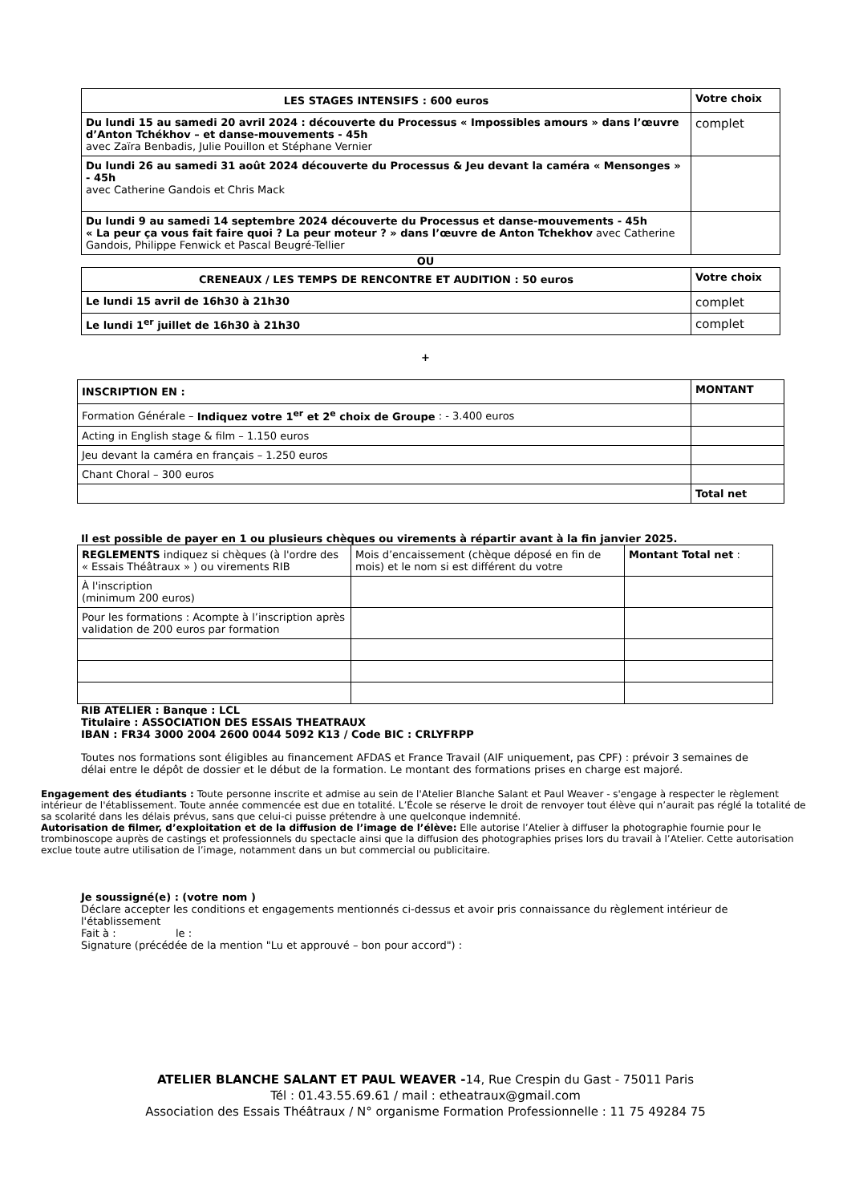| LES STAGES INTENSIFS : 600 euros | Votre choix |
| --- | --- |
| Du lundi 15 au samedi 20 avril 2024 : découverte du Processus « Impossibles amours » dans l’œuvre d’Anton Tchékhov – et danse-mouvements - 45h avec Zaïra Benbadis, Julie Pouillon et Stéphane Vernier | complet |
| Du lundi 26 au samedi 31 août 2024 découverte du Processus & Jeu devant la caméra « Mensonges » - 45h avec Catherine Gandois et Chris Mack | |
| Du lundi 9 au samedi 14 septembre 2024 découverte du Processus et danse-mouvements - 45h « La peur ça vous fait faire quoi ? La peur moteur ? » dans l’œuvre de Anton Tchekhov avec Catherine Gandois, Philippe Fenwick et Pascal Beugré-Tellier | |
OU
| CRENEAUX / LES TEMPS DE RENCONTRE ET AUDITION : 50 euros | Votre choix |
| --- | --- |
| Le lundi 15 avril de 16h30 à 21h30 | complet |
| Le lundi 1<sup>er</sup> juillet de 16h30 à 21h30 | complet |
+
| INSCRIPTION EN : | MONTANT |
| --- | --- |
| Formation Générale – Indiquez votre 1<sup>er</sup> et 2<sup>e</sup> choix de Groupe : - 3.400 euros | |
| Acting in English stage & film – 1.150 euros | |
| Jeu devant la caméra en français – 1.250 euros | |
| Chant Choral – 300 euros | |
| | Total net |
Il est possible de payer en 1 ou plusieurs chèques ou virements à répartir avant à la fin janvier 2025.
| REGLEMENTS indiquez si chèques (à l'ordre des « Essais Théâtraux » ) ou virements RIB | Mois d’encaissement (chèque déposé en fin de mois) et le nom si est différent du votre | Montant Total net : |
| À l'inscription (minimum 200 euros) | | |
| Pour les formations : Acompte à l’inscription après validation de 200 euros par formation | | |
RIB ATELIER : Banque : LCL
Titulaire : ASSOCIATION DES ESSAIS THEATRAUX
IBAN : FR34 3000 2004 2600 0044 5092 K13 / Code BIC : CRLYFRPP
Toutes nos formations sont éligibles au financement AFDAS et France Travail (AIF uniquement, pas CPF) : prévoir 3 semaines de délai entre le dépôt de dossier et le début de la formation. Le montant des formations prises en charge est majoré.
Engagement des étudiants : Toute personne inscrite et admise au sein de l'Atelier Blanche Salant et Paul Weaver - s'engage à respecter le règlement intérieur de l'établissement. Toute année commencée est due en totalité. L’École se réserve le droit de renvoyer tout élève qui n’aurait pas réglé la totalité de sa scolarité dans les délais prévus, sans que celui-ci puisse prétendre à une quelconque indemnité.
Autorisation de filmer, d’exploitation et de la diffusion de l’image de l’élève: Elle autorise l’Atelier à diffuser la photographie fournie pour le trombinoscope auprès de castings et professionnels du spectacle ainsi que la diffusion des photographies prises lors du travail à l’Atelier. Cette autorisation exclue toute autre utilisation de l’image, notamment dans un but commercial ou publicitaire.
Je soussigné(e) : (votre nom )
Déclare accepter les conditions et engagements mentionnés ci-dessus et avoir pris connaissance du règlement intérieur de l'établissement
Fait à : le :
Signature (précédée de la mention "Lu et approuvé – bon pour accord") :
ATELIER BLANCHE SALANT ET PAUL WEAVER -14, Rue Crespin du Gast - 75011 Paris
Tél : 01.43.55.69.61 / mail : etheatraux@gmail.com
Association des Essais Théâtraux / N° organisme Formation Professionnelle : 11 75 49284 75